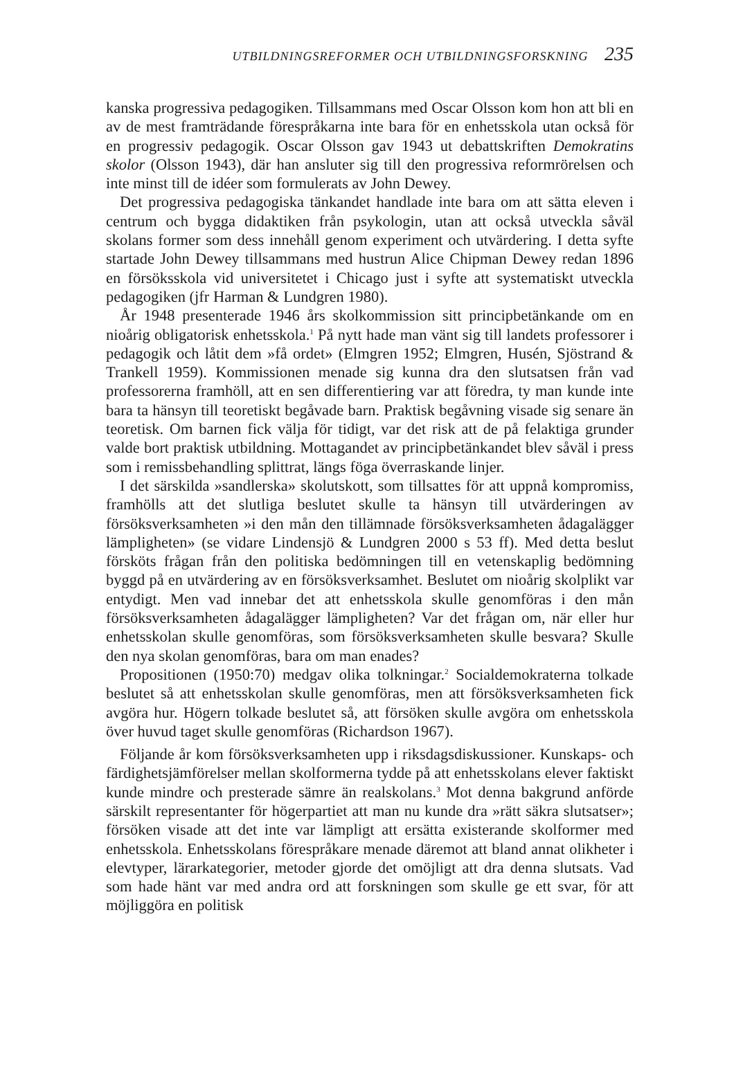UTBILDNINGSREFORMER OCH UTBILDNINGSFORSKNING 235
kanska progressiva pedagogiken. Tillsammans med Oscar Olsson kom hon att bli en av de mest framträdande förespråkarna inte bara för en enhetsskola utan också för en progressiv pedagogik. Oscar Olsson gav 1943 ut debatt­skriften Demokratins skolor (Olsson 1943), där han ansluter sig till den progressiva reformrörelsen och inte minst till de idéer som formulerats av John Dewey.
Det progressiva pedagogiska tänkandet handlade inte bara om att sätta eleven i centrum och bygga didaktiken från psykologin, utan att också utveckla såväl skolans former som dess innehåll genom experiment och utvär­dering. I detta syfte startade John Dewey tillsammans med hustrun Alice Chipman Dewey redan 1896 en försöksskola vid universitetet i Chicago just i syfte att systematiskt utveckla pedagogiken (jfr Harman & Lundgren 1980).
År 1948 presenterade 1946 års skolkommission sitt principbetänkande om en nioårig obligatorisk enhetsskola.<sup>1</sup> På nytt hade man vänt sig till landets professorer i pedagogik och låtit dem »få ordet» (Elmgren 1952; Elmgren, Husén, Sjöstrand & Trankell 1959). Kommissionen menade sig kunna dra den slutsatsen från vad professorerna framhöll, att en sen differentiering var att föredra, ty man kunde inte bara ta hänsyn till teoretiskt begåvade barn. Praktisk begåvning visade sig senare än teoretisk. Om barnen fick välja för tidigt, var det risk att de på felaktiga grunder valde bort praktisk utbildning. Mottagandet av principbetänkandet blev såväl i press som i remissbehandling splittrat, längs föga överraskande linjer.
I det särskilda »sandlerska» skolutskott, som tillsattes för att uppnå kom­promiss, framhölls att det slutliga beslutet skulle ta hänsyn till utvärderingen av försöksverksamheten »i den mån den tillämnade försöksverksamheten ådagalägger lämpligheten» (se vidare Lindensjö & Lundgren 2000 s 53 ff). Med detta beslut försköts frågan från den politiska bedömningen till en vetenskaplig bedömning byggd på en utvärdering av en försöksverksamhet. Beslutet om nioårig skolplikt var entydigt. Men vad innebar det att enhets­skola skulle genomföras i den mån försöksverksamheten ådagalägger lämplig­heten? Var det frågan om, när eller hur enhetsskolan skulle genomföras, som försöksverksamheten skulle besvara? Skulle den nya skolan genomföras, bara om man enades?
Propositionen (1950:70) medgav olika tolkningar.<sup>2</sup> Socialdemokraterna tol­kade beslutet så att enhetsskolan skulle genomföras, men att försöksverksam­heten fick avgöra hur. Högern tolkade beslutet så, att försöken skulle avgöra om enhetsskola över huvud taget skulle genomföras (Richardson 1967).
Följande år kom försöksverksamheten upp i riksdagsdiskussioner. Kun­skaps- och färdighetsjämförelser mellan skolformerna tydde på att enhetssko­lans elever faktiskt kunde mindre och presterade sämre än realskolans.<sup>3</sup> Mot denna bakgrund anförde särskilt representanter för högerpartiet att man nu kunde dra »rätt säkra slutsatser»; försöken visade att det inte var lämpligt att ersätta existerande skolformer med enhetsskola. Enhetsskolans förespråkare menade däremot att bland annat olikheter i elevtyper, lärarkategorier, meto­der gjorde det omöjligt att dra denna slutsats. Vad som hade hänt var med andra ord att forskningen som skulle ge ett svar, för att möjliggöra en politisk